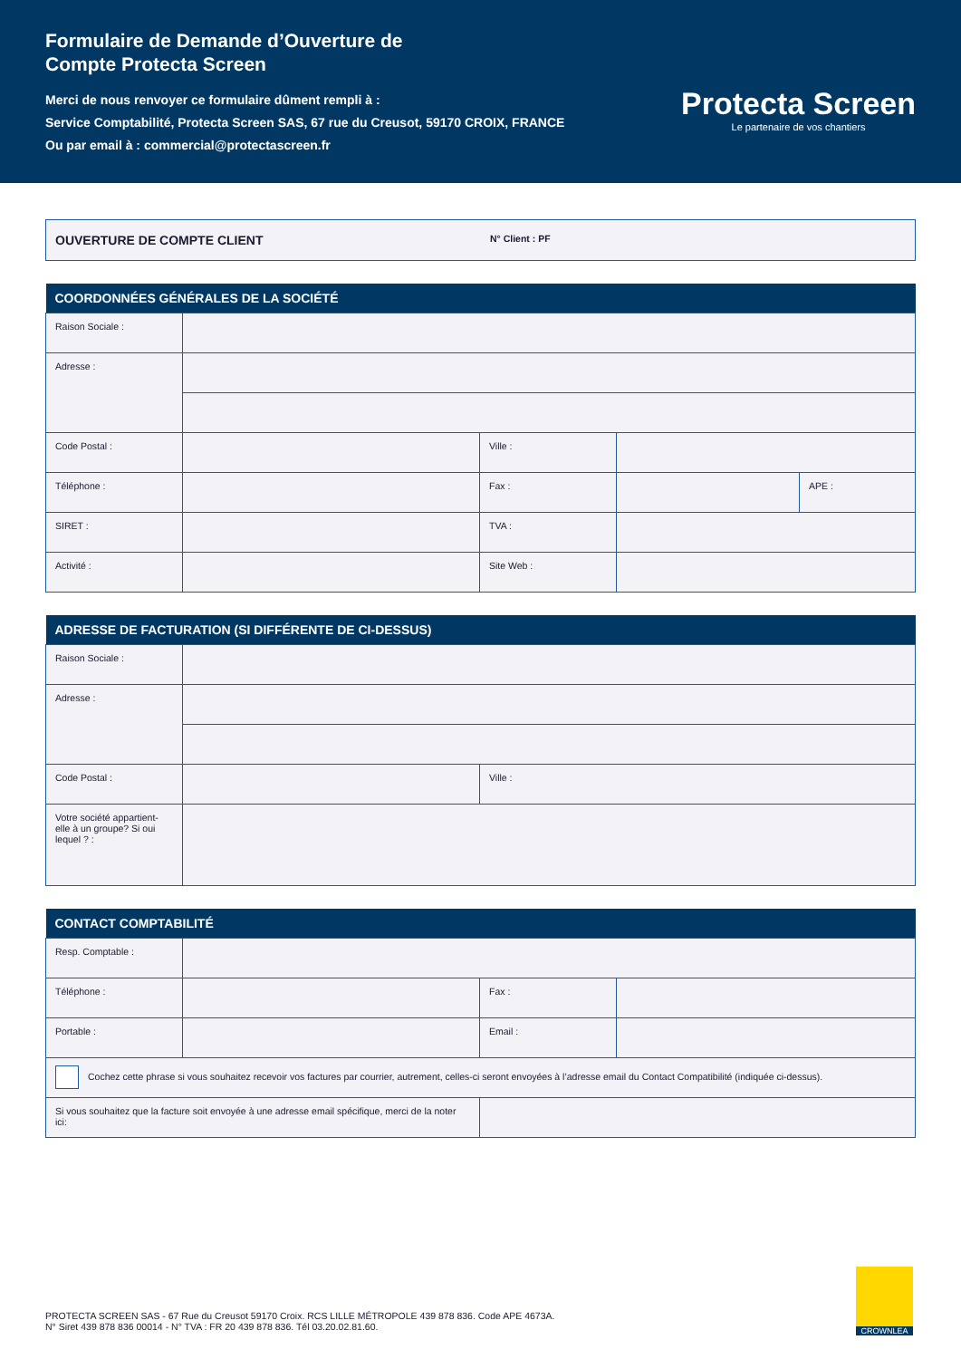Formulaire de Demande d’Ouverture de
Compte Protecta Screen
Merci de nous renvoyer ce formulaire dûment rempli à :
Service Comptabilité, Protecta Screen SAS, 67 rue du Creusot, 59170 CROIX, FRANCE
Ou par email à : commercial@protectascreen.fr
Protecta Screen
Le partenaire de vos chantiers
OUVERTURE DE COMPTE CLIENT N° Client : PF
| COORDONNÉES GÉNÉRALES DE LA SOCIÉTÉ | | | | |
| --- | --- | --- | --- | --- |
| Raison Sociale : | | | | |
| Adresse : | | | | |
| Code Postal : | | Ville : | | |
| Téléphone : | | Fax : | | APE : |
| SIRET : | | TVA : | | |
| Activité : | | Site Web : | | |
| ADRESSE DE FACTURATION (SI DIFFÉRENTE DE CI-DESSUS) | | |
| --- | --- | --- |
| Raison Sociale : | | |
| Adresse : | | |
| Code Postal : | | Ville : |
| Votre société appartient-elle à un groupe? Si oui lequel ? : | | |
| CONTACT COMPTABILITÉ | | | |
| --- | --- | --- | --- |
| Resp. Comptable : | | | |
| Téléphone : | | Fax : | |
| Portable : | | Email : | |
| Cochez cette phrase si vous souhaitez recevoir vos factures par courrier, autrement, celles-ci seront envoyées à l’adresse email du Contact Compatibilité (indiquée ci-dessus). | | | |
| Si vous souhaitez que la facture soit envoyée à une adresse email spécifique, merci de la noter ici: | | | |
PROTECTA SCREEN SAS - 67 Rue du Creusot 59170 Croix. RCS LILLE MÉTROPOLE 439 878 836. Code APE 4673A.
N° Siret 439 878 836 00014 - N° TVA : FR 20 439 878 836. Tél 03.20.02.81.60.
CROWNLEA